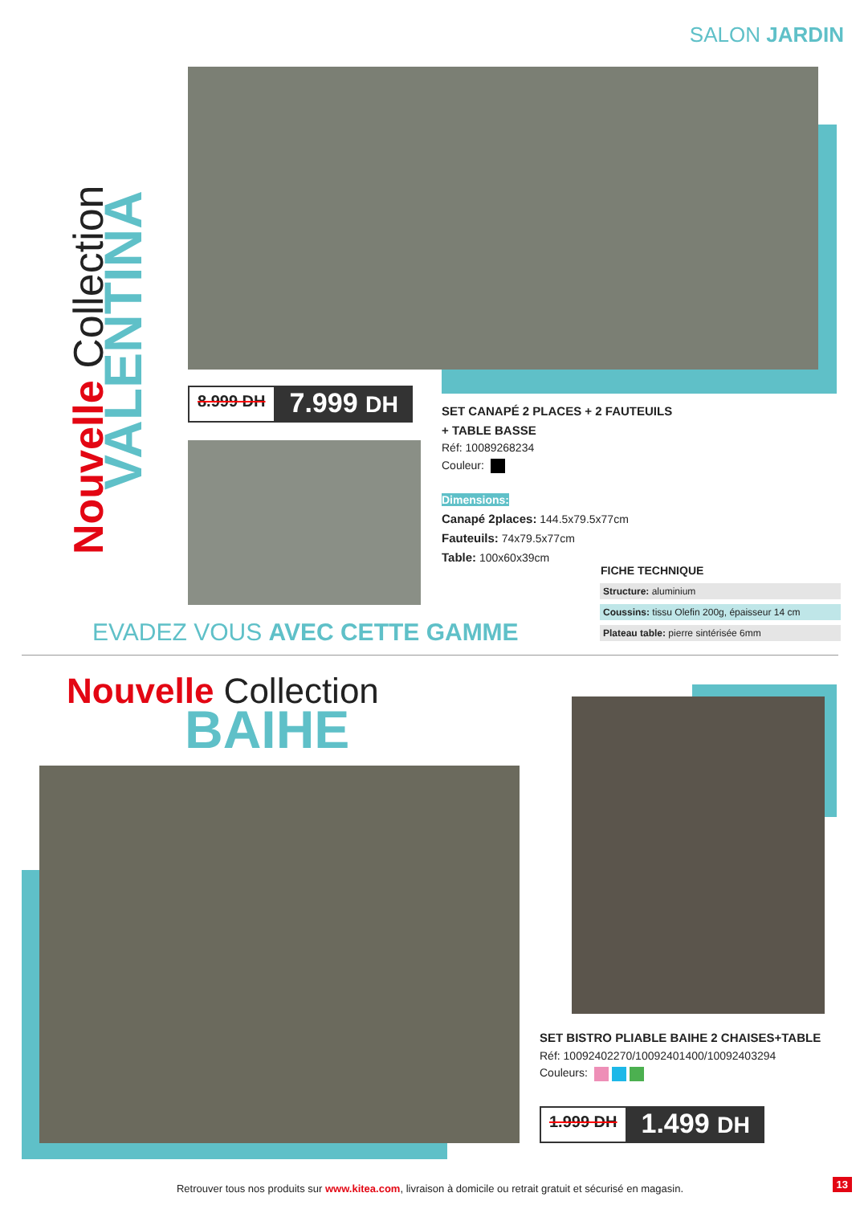SALON JARDIN
Nouvelle Collection
VALENTINA
8.999 DH 7.999 DH
SET CANAPÉ 2 PLACES + 2 FAUTEUILS + TABLE BASSE
Réf: 10089268234
Couleur:
Dimensions:
Canapé 2places: 144.5x79.5x77cm
Fauteuils: 74x79.5x77cm
Table: 100x60x39cm
FICHE TECHNIQUE
| Structure: aluminium |
| Coussins: tissu Olefin 200g, épaisseur 14 cm |
| Plateau table: pierre sintérisée 6mm |
EVADEZ VOUS AVEC CETTE GAMME
Nouvelle Collection
BAIHE
SET BISTRO PLIABLE BAIHE 2 CHAISES+TABLE
Réf: 10092402270/10092401400/10092403294
Couleurs:
1.999 DH 1.499 DH
Retrouver tous nos produits sur www.kitea.com, livraison à domicile ou retrait gratuit et sécurisé en magasin. 13